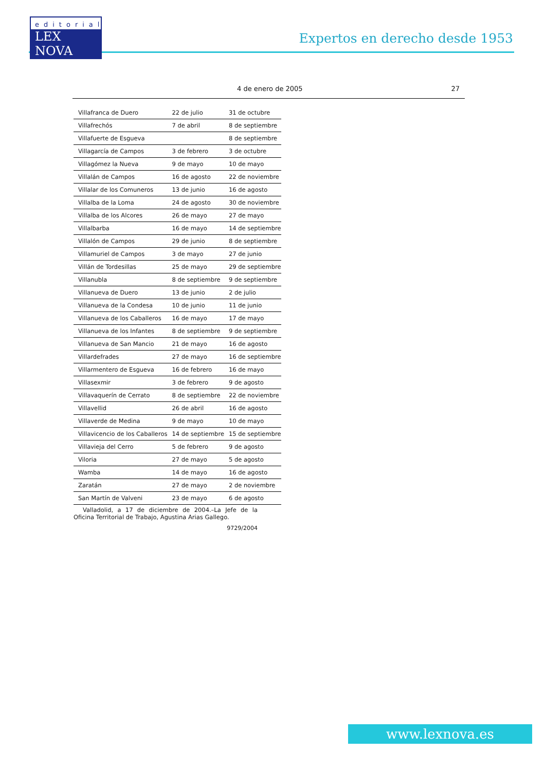editorial
LEX NOVA
Expertos en derecho desde 1953
4 de enero de 2005 27
| Villafranca de Duero | 22 de julio | 31 de octubre |
| Villafrechós | 7 de abril | 8 de septiembre |
| Villafuerte de Esgueva | | 8 de septiembre |
| Villagarcía de Campos | 3 de febrero | 3 de octubre |
| Villagómez la Nueva | 9 de mayo | 10 de mayo |
| Villalán de Campos | 16 de agosto | 22 de noviembre |
| Villalar de los Comuneros | 13 de junio | 16 de agosto |
| Villalba de la Loma | 24 de agosto | 30 de noviembre |
| Villalba de los Alcores | 26 de mayo | 27 de mayo |
| Villalbarba | 16 de mayo | 14 de septiembre |
| Villalón de Campos | 29 de junio | 8 de septiembre |
| Villamuriel de Campos | 3 de mayo | 27 de junio |
| Villán de Tordesillas | 25 de mayo | 29 de septiembre |
| Villanubla | 8 de septiembre | 9 de septiembre |
| Villanueva de Duero | 13 de junio | 2 de julio |
| Villanueva de la Condesa | 10 de junio | 11 de junio |
| Villanueva de los Caballeros | 16 de mayo | 17 de mayo |
| Villanueva de los Infantes | 8 de septiembre | 9 de septiembre |
| Villanueva de San Mancio | 21 de mayo | 16 de agosto |
| Villardefrades | 27 de mayo | 16 de septiembre |
| Villarmentero de Esgueva | 16 de febrero | 16 de mayo |
| Villasexmir | 3 de febrero | 9 de agosto |
| Villavaquerín de Cerrato | 8 de septiembre | 22 de noviembre |
| Villavellid | 26 de abril | 16 de agosto |
| Villaverde de Medina | 9 de mayo | 10 de mayo |
| Villavicencio de los Caballeros | 14 de septiembre | 15 de septiembre |
| Villavieja del Cerro | 5 de febrero | 9 de agosto |
| Viloria | 27 de mayo | 5 de agosto |
| Wamba | 14 de mayo | 16 de agosto |
| Zaratán | 27 de mayo | 2 de noviembre |
| San Martín de Valveni | 23 de mayo | 6 de agosto |
Valladolid, a 17 de diciembre de 2004.–La Jefe de la Oficina Territorial de Trabajo, Agustina Arias Gallego.
9729/2004
www.lexnova.es